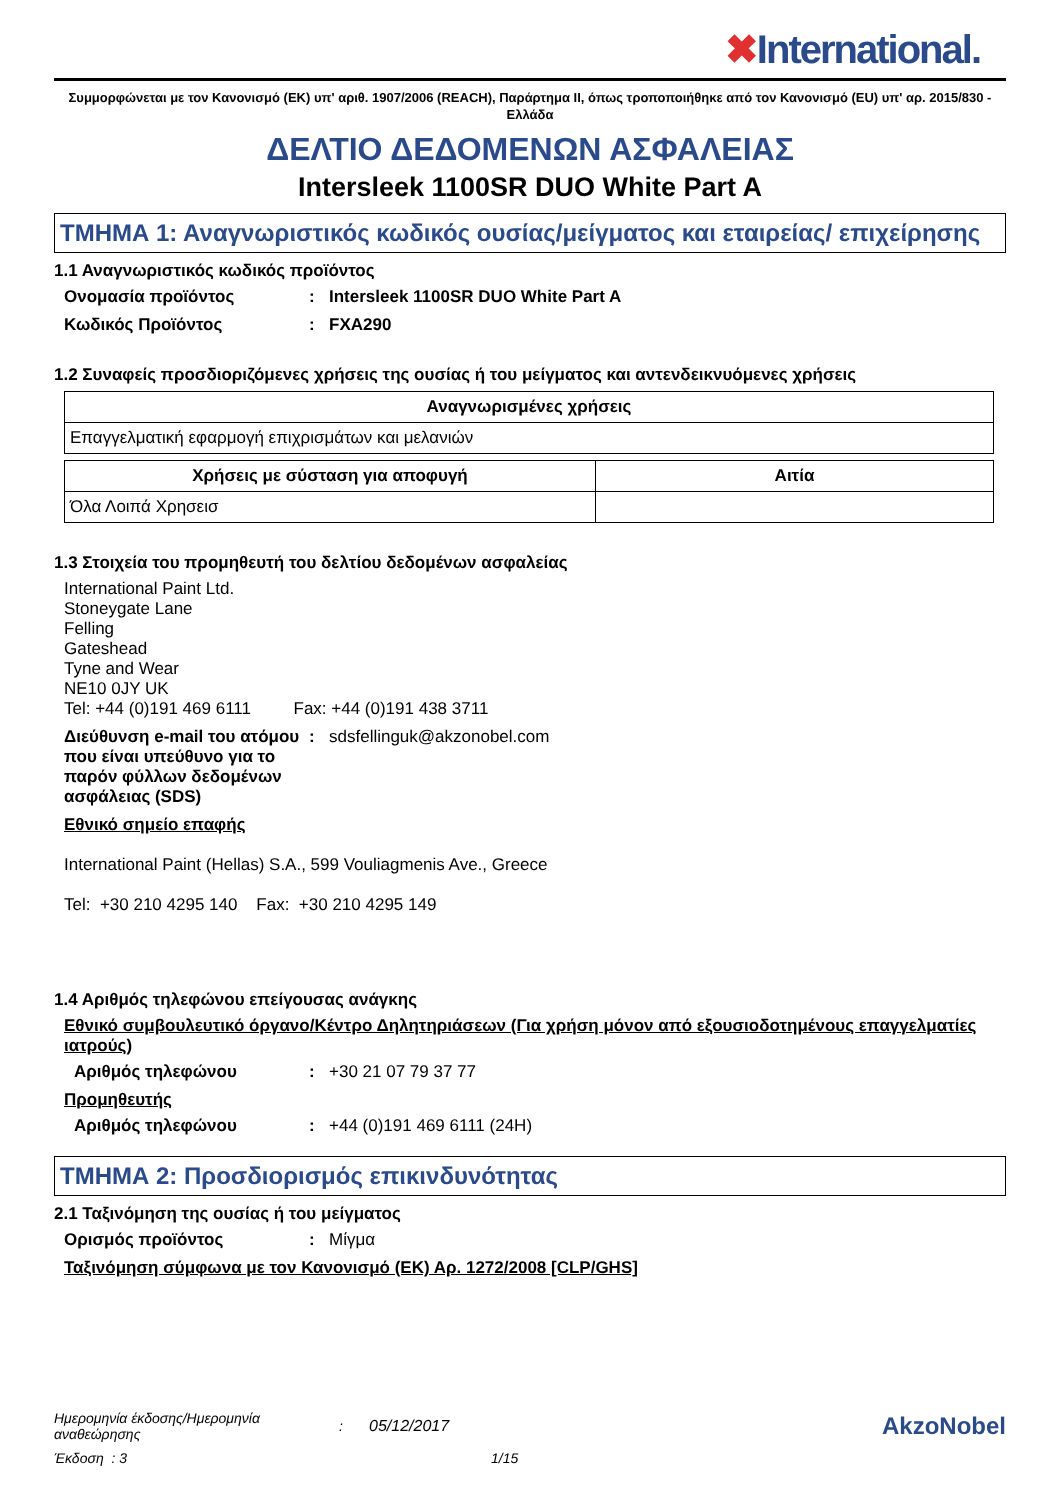✖International.
Συμμορφώνεται με τον Κανονισμό (ΕΚ) υπ' αριθ. 1907/2006 (REACH), Παράρτημα II, όπως τροποποιήθηκε από τον Κανονισμό (EU) υπ' αρ. 2015/830 - Ελλάδα
ΔΕΛΤΙΟ ΔΕΔΟΜΕΝΩΝ ΑΣΦΑΛΕΙΑΣ
Intersleek 1100SR DUO White Part A
ΤΜΗΜΑ 1: Αναγνωριστικός κωδικός ουσίας/μείγματος και εταιρείας/ επιχείρησης
1.1 Αναγνωριστικός κωδικός προϊόντος
Ονομασία προϊόντος : Intersleek 1100SR DUO White Part A
Κωδικός Προϊόντος : FXA290
1.2 Συναφείς προσδιοριζόμενες χρήσεις της ουσίας ή του μείγματος και αντενδεικνυόμενες χρήσεις
| Αναγνωρισμένες χρήσεις |
| --- |
| Επαγγελματική εφαρμογή επιχρισμάτων και μελανιών |
| Χρήσεις με σύσταση για αποφυγή | Αιτία |
| --- | --- |
| Όλα Λοιπά Χρησεισ | |
1.3 Στοιχεία του προμηθευτή του δελτίου δεδομένων ασφαλείας
International Paint Ltd.
Stoneygate Lane
Felling
Gateshead
Tyne and Wear
NE10 0JY UK
Tel: +44 (0)191 469 6111 Fax: +44 (0)191 438 3711
Διεύθυνση e-mail του ατόμου που είναι υπεύθυνο για το παρόν φύλλων δεδομένων ασφάλειας (SDS)
: sdsfellinguk@akzonobel.com
Εθνικό σημείο επαφής
International Paint (Hellas) S.A., 599 Vouliagmenis Ave., Greece
Tel: +30 210 4295 140 Fax: +30 210 4295 149
1.4 Αριθμός τηλεφώνου επείγουσας ανάγκης
Εθνικό συμβουλευτικό όργανο/Κέντρο Δηλητηριάσεων (Για χρήση μόνον από εξουσιοδοτημένους επαγγελματίες ιατρούς)
Αριθμός τηλεφώνου : +30 21 07 79 37 77
Προμηθευτής
Αριθμός τηλεφώνου : +44 (0)191 469 6111 (24H)
ΤΜΗΜΑ 2: Προσδιορισμός επικινδυνότητας
2.1 Ταξινόμηση της ουσίας ή του μείγματος
Ορισμός προϊόντος : Μίγμα
Ταξινόμηση σύμφωνα με τον Κανονισμό (ΕΚ) Αρ. 1272/2008 [CLP/GHS]
Ημερομηνία έκδοσης/Ημερομηνία αναθεώρησης
: 05/12/2017
AkzoNobel
Έκδοση : 3 1/15